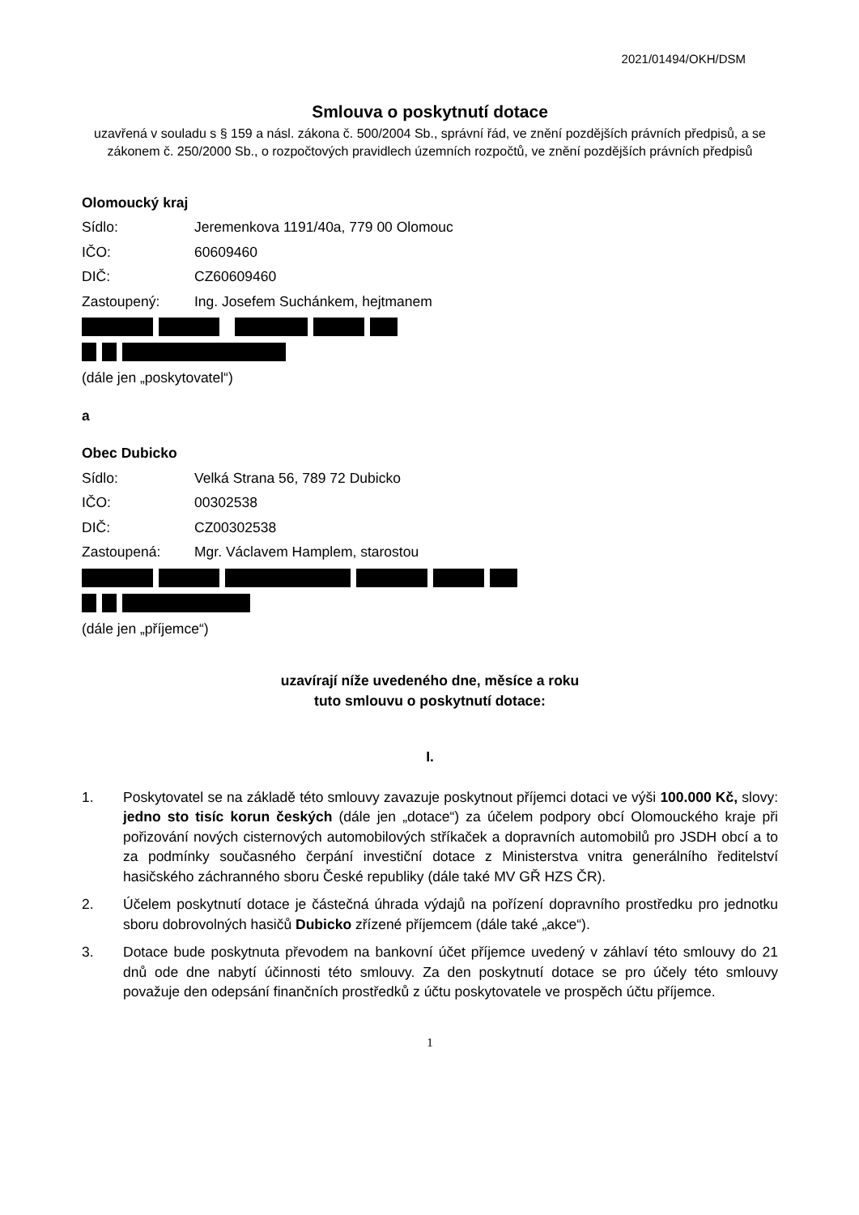2021/01494/OKH/DSM
Smlouva o poskytnutí dotace
uzavřená v souladu s § 159 a násl. zákona č. 500/2004 Sb., správní řád, ve znění pozdějších právních předpisů, a se zákonem č. 250/2000 Sb., o rozpočtových pravidlech územních rozpočtů, ve znění pozdějších právních předpisů
Olomoucký kraj
Sídlo: Jeremenkova 1191/40a, 779 00 Olomouc
IČO: 60609460
DIČ: CZ60609460
Zastoupený: Ing. Josefem Suchánkem, hejtmanem
(dále jen „poskytovatel“)
a
Obec Dubicko
Sídlo: Velká Strana 56, 789 72 Dubicko
IČO: 00302538
DIČ: CZ00302538
Zastoupená: Mgr. Václavem Hamplem, starostou
(dále jen „příjemce“)
uzavírají níže uvedeného dne, měsíce a roku
tuto smlouvu o poskytnutí dotace:
I.
1. Poskytovatel se na základě této smlouvy zavazuje poskytnout příjemci dotaci ve výši 100.000 Kč, slovy: jedno sto tisíc korun českých (dále jen „dotace“) za účelem podpory obcí Olomouckého kraje při pořizování nových cisternových automobilových stříkaček a dopravních automobilů pro JSDH obcí a to za podmínky současného čerpání investiční dotace z Ministerstva vnitra generálního ředitelství hasičského záchranného sboru České republiky (dále také MV GŘ HZS ČR).
2. Účelem poskytnutí dotace je částečná úhrada výdajů na pořízení dopravního prostředku pro jednotku sboru dobrovolných hasičů Dubicko zřízené příjemcem (dále také „akce“).
3. Dotace bude poskytnuta převodem na bankovní účet příjemce uvedený v záhlaví této smlouvy do 21 dnů ode dne nabytí účinnosti této smlouvy. Za den poskytnutí dotace se pro účely této smlouvy považuje den odepsání finančních prostředků z účtu poskytovatele ve prospěch účtu příjemce.
1